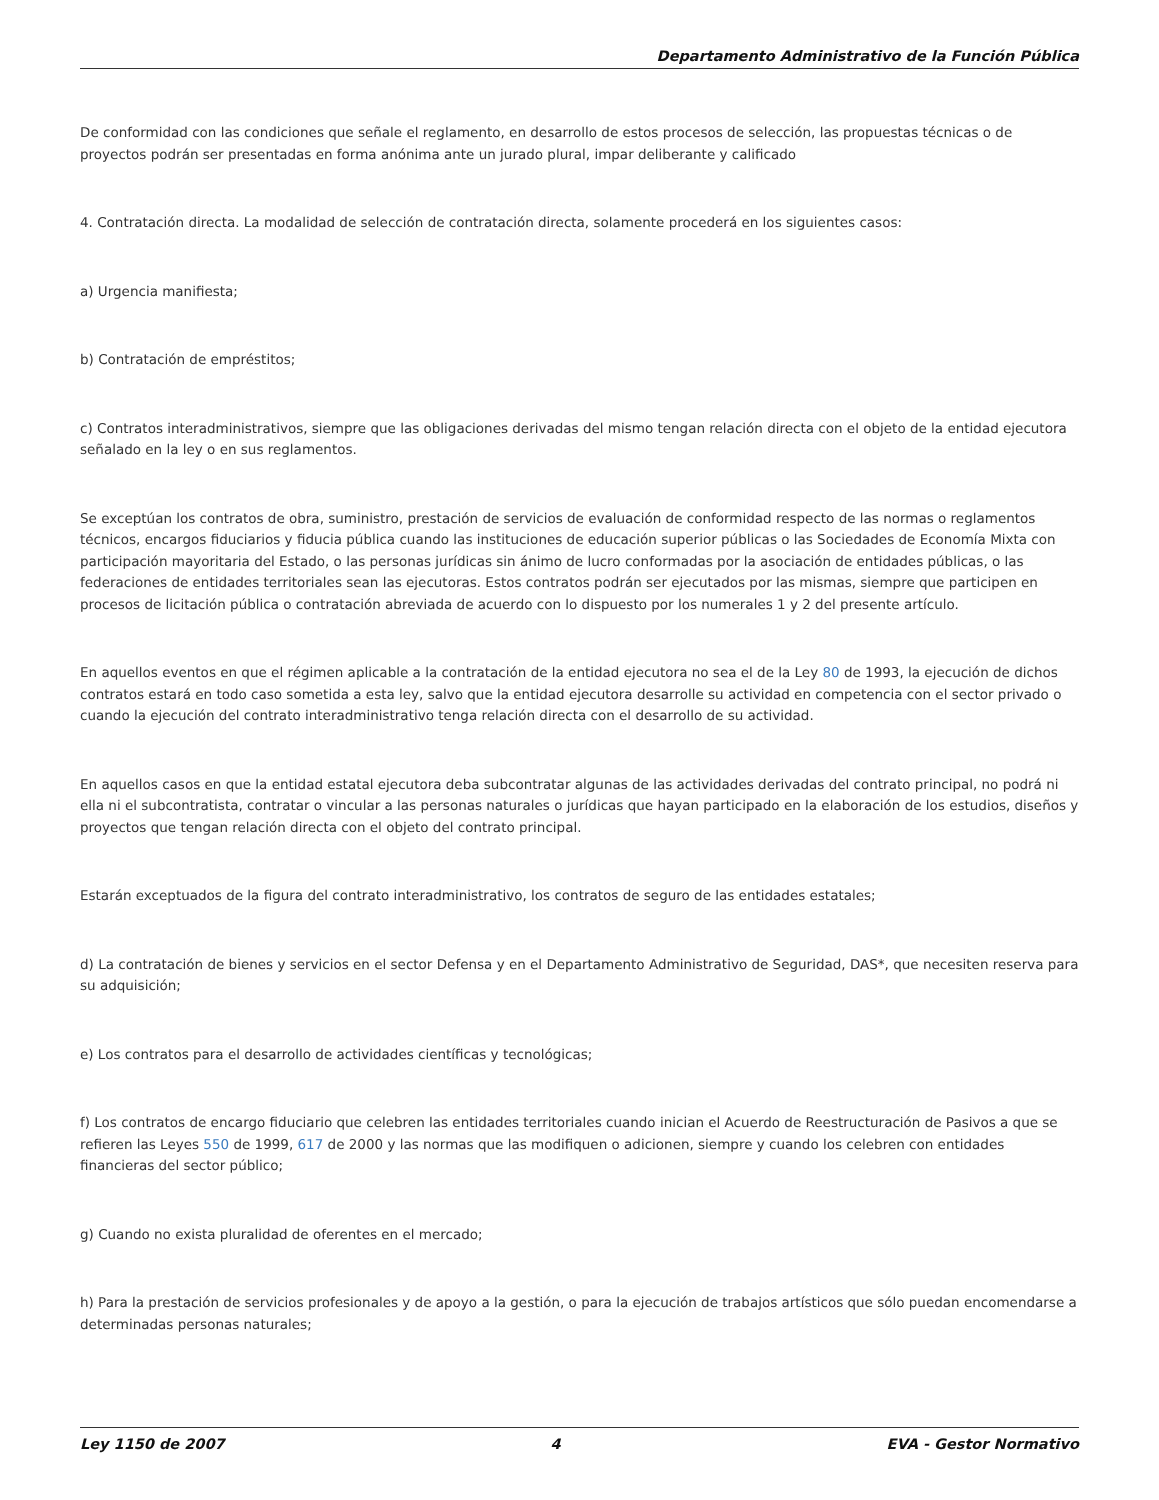Departamento Administrativo de la Función Pública
De conformidad con las condiciones que señale el reglamento, en desarrollo de estos procesos de selección, las propuestas técnicas o de proyectos podrán ser presentadas en forma anónima ante un jurado plural, impar deliberante y calificado
4. Contratación directa. La modalidad de selección de contratación directa, solamente procederá en los siguientes casos:
a) Urgencia manifiesta;
b) Contratación de empréstitos;
c) Contratos interadministrativos, siempre que las obligaciones derivadas del mismo tengan relación directa con el objeto de la entidad ejecutora señalado en la ley o en sus reglamentos.
Se exceptúan los contratos de obra, suministro, prestación de servicios de evaluación de conformidad respecto de las normas o reglamentos técnicos, encargos fiduciarios y fiducia pública cuando las instituciones de educación superior públicas o las Sociedades de Economía Mixta con participación mayoritaria del Estado, o las personas jurídicas sin ánimo de lucro conformadas por la asociación de entidades públicas, o las federaciones de entidades territoriales sean las ejecutoras. Estos contratos podrán ser ejecutados por las mismas, siempre que participen en procesos de licitación pública o contratación abreviada de acuerdo con lo dispuesto por los numerales 1 y 2 del presente artículo.
En aquellos eventos en que el régimen aplicable a la contratación de la entidad ejecutora no sea el de la Ley 80 de 1993, la ejecución de dichos contratos estará en todo caso sometida a esta ley, salvo que la entidad ejecutora desarrolle su actividad en competencia con el sector privado o cuando la ejecución del contrato interadministrativo tenga relación directa con el desarrollo de su actividad.
En aquellos casos en que la entidad estatal ejecutora deba subcontratar algunas de las actividades derivadas del contrato principal, no podrá ni ella ni el subcontratista, contratar o vincular a las personas naturales o jurídicas que hayan participado en la elaboración de los estudios, diseños y proyectos que tengan relación directa con el objeto del contrato principal.
Estarán exceptuados de la figura del contrato interadministrativo, los contratos de seguro de las entidades estatales;
d) La contratación de bienes y servicios en el sector Defensa y en el Departamento Administrativo de Seguridad, DAS*, que necesiten reserva para su adquisición;
e) Los contratos para el desarrollo de actividades científicas y tecnológicas;
f) Los contratos de encargo fiduciario que celebren las entidades territoriales cuando inician el Acuerdo de Reestructuración de Pasivos a que se refieren las Leyes 550 de 1999, 617 de 2000 y las normas que las modifiquen o adicionen, siempre y cuando los celebren con entidades financieras del sector público;
g) Cuando no exista pluralidad de oferentes en el mercado;
h) Para la prestación de servicios profesionales y de apoyo a la gestión, o para la ejecución de trabajos artísticos que sólo puedan encomendarse a determinadas personas naturales;
Ley 1150 de 2007 4 EVA - Gestor Normativo